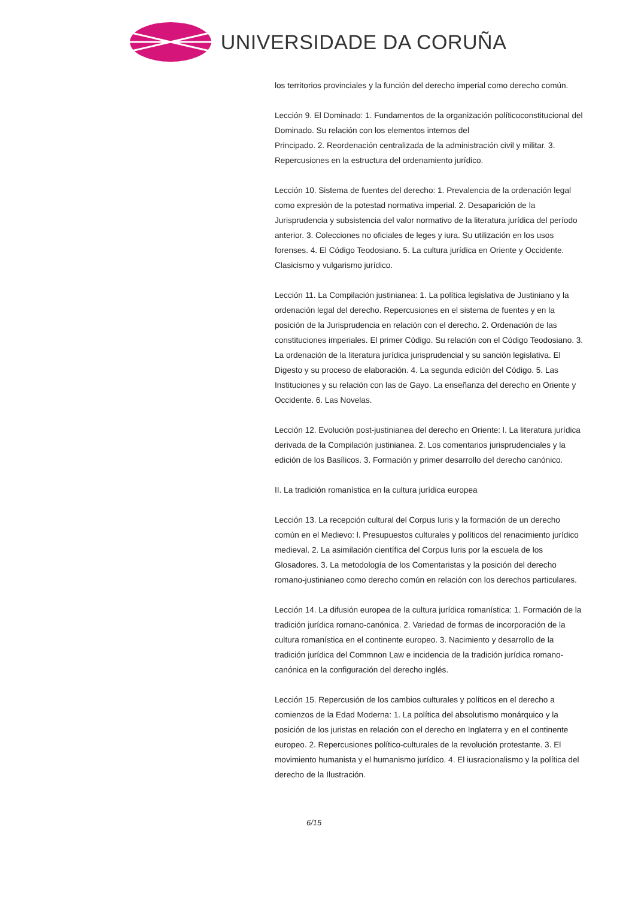UNIVERSIDADE DA CORUÑA
los territorios provinciales y la función del derecho imperial como derecho común.
Lección 9. El Dominado: 1. Fundamentos de la organización políticoconstitucional del Dominado. Su relación con los elementos internos del
Principado. 2. Reordenación centralizada de la administración civil y militar. 3. Repercusiones en la estructura del ordenamiento jurídico.
Lección 10. Sistema de fuentes del derecho: 1. Prevalencia de la ordenación legal como expresión de la potestad normativa imperial. 2. Desaparición de la Jurisprudencia y subsistencia del valor normativo de la literatura jurídica del período anterior. 3. Colecciones no oficiales de leges y iura. Su utilización en los usos forenses. 4. El Código Teodosiano. 5. La cultura jurídica en Oriente y Occidente. Clasicismo y vulgarismo jurídico.
Lección 11. La Compilación justinianea: 1. La política legislativa de Justiniano y la ordenación legal del derecho. Repercusiones en el sistema de fuentes y en la posición de la Jurisprudencia en relación con el derecho. 2. Ordenación de las constituciones imperiales. El primer Código. Su relación con el Código Teodosiano. 3. La ordenación de la literatura jurídica jurisprudencial y su sanción legislativa. El Digesto y su proceso de elaboración. 4. La segunda edición del Código. 5. Las Instituciones y su relación con las de Gayo. La enseñanza del derecho en Oriente y Occidente. 6. Las Novelas.
Lección 12. Evolución post-justinianea del derecho en Oriente: l. La literatura jurídica derivada de la Compilación justinianea. 2. Los comentarios jurisprudenciales y la edición de los Basílicos. 3. Formación y primer desarrollo del derecho canónico.
II. La tradición romanística en la cultura jurídica europea
Lección 13. La recepción cultural del Corpus Iuris y la formación de un derecho común en el Medievo: l. Presupuestos culturales y políticos del renacimiento jurídico medieval. 2. La asimilación científica del Corpus Iuris por la escuela de los Glosadores. 3. La metodología de los Comentaristas y la posición del derecho romano-justinianeo como derecho común en relación con los derechos particulares.
Lección 14. La difusión europea de la cultura jurídica romanística: 1. Formación de la tradición jurídica romano-canónica. 2. Variedad de formas de incorporación de la cultura romanística en el continente europeo. 3. Nacimiento y desarrollo de la tradición jurídica del Commnon Law e incidencia de la tradición jurídica romano-canónica en la configuración del derecho inglés.
Lección 15. Repercusión de los cambios culturales y políticos en el derecho a comienzos de la Edad Moderna: 1. La política del absolutismo monárquico y la posición de los juristas en relación con el derecho en Inglaterra y en el continente europeo. 2. Repercusiones político-culturales de la revolución protestante. 3. El movimiento humanista y el humanismo jurídico. 4. El iusracionalismo y la política del derecho de la Ilustración.
6/15